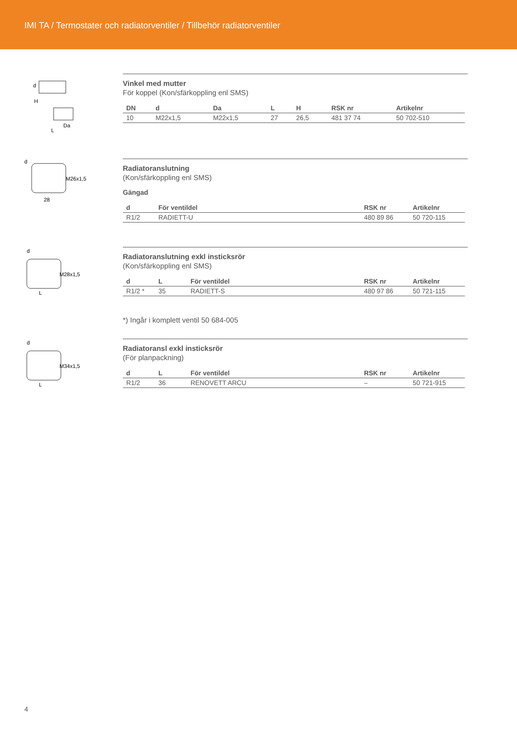IMI TA / Termostater och radiatorventiler / Tillbehör radiatorventiler
H
Da
L
d
Vinkel med mutter
För koppel (Kon/sfärkoppling enl SMS)
| DN | d | Da | L | H | RSK nr | Artikelnr |
| --- | --- | --- | --- | --- | --- | --- |
| 10 | M22x1,5 | M22x1,5 | 27 | 26,5 | 481 37 74 | 50 702-510 |
d
M26x1,5
28
Radiatoranslutning
(Kon/sfärkoppling enl SMS)
Gängad
| d | För ventildel | RSK nr | Artikelnr |
| --- | --- | --- | --- |
| R1/2 | RADIETT-U | 480 89 86 | 50 720-115 |
d
M28x1,5
L
Radiatoranslutning exkl insticksrör
(Kon/sfärkoppling enl SMS)
| d | L | För ventildel | RSK nr | Artikelnr |
| --- | --- | --- | --- | --- |
| R1/2 * | 35 | RADIETT-S | 480 97 86 | 50 721-115 |
*) Ingår i komplett ventil 50 684-005
d
M34x1,5
L
Radiatoransl exkl insticksrör
(För planpackning)
| d | L | För ventildel | RSK nr | Artikelnr |
| --- | --- | --- | --- | --- |
| R1/2 | 36 | RENOVETT ARCU | – | 50 721-915 |
4